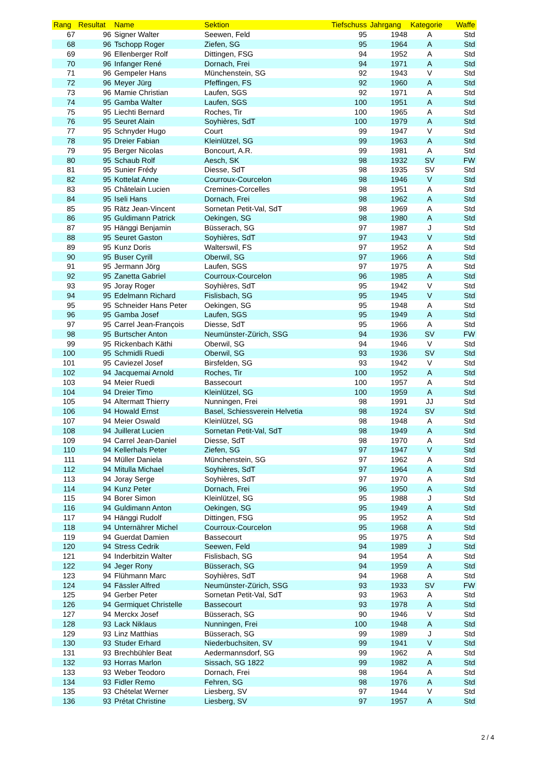| Rang | Resultat | Name | Sektion | Tiefschuss | Jahrgang | Kategorie | Waffe |
| --- | --- | --- | --- | --- | --- | --- | --- |
| 67 | 96 | Signer Walter | Seewen, Feld | 95 | 1948 | A | Std |
| 68 | 96 | Tschopp Roger | Ziefen, SG | 95 | 1964 | A | Std |
| 69 | 96 | Ellenberger Rolf | Dittingen, FSG | 94 | 1952 | A | Std |
| 70 | 96 | Infanger René | Dornach, Frei | 94 | 1971 | A | Std |
| 71 | 96 | Gempeler Hans | Münchenstein, SG | 92 | 1943 | V | Std |
| 72 | 96 | Meyer Jürg | Pfeffingen, FS | 92 | 1960 | A | Std |
| 73 | 96 | Mamie Christian | Laufen, SGS | 92 | 1971 | A | Std |
| 74 | 95 | Gamba Walter | Laufen, SGS | 100 | 1951 | A | Std |
| 75 | 95 | Liechti Bernard | Roches, Tir | 100 | 1965 | A | Std |
| 76 | 95 | Seuret Alain | Soyhières, SdT | 100 | 1979 | A | Std |
| 77 | 95 | Schnyder Hugo | Court | 99 | 1947 | V | Std |
| 78 | 95 | Dreier Fabian | Kleinlützel, SG | 99 | 1963 | A | Std |
| 79 | 95 | Berger Nicolas | Boncourt, A.R. | 99 | 1981 | A | Std |
| 80 | 95 | Schaub Rolf | Aesch, SK | 98 | 1932 | SV | FW |
| 81 | 95 | Sunier Frédy | Diesse, SdT | 98 | 1935 | SV | Std |
| 82 | 95 | Kottelat Anne | Courroux-Courcelon | 98 | 1946 | V | Std |
| 83 | 95 | Châtelain Lucien | Cremines-Corcelles | 98 | 1951 | A | Std |
| 84 | 95 | Iseli Hans | Dornach, Frei | 98 | 1962 | A | Std |
| 85 | 95 | Rätz Jean-Vincent | Sornetan Petit-Val, SdT | 98 | 1969 | A | Std |
| 86 | 95 | Guldimann Patrick | Oekingen, SG | 98 | 1980 | A | Std |
| 87 | 95 | Hänggi Benjamin | Büsserach, SG | 97 | 1987 | J | Std |
| 88 | 95 | Seuret Gaston | Soyhières, SdT | 97 | 1943 | V | Std |
| 89 | 95 | Kunz Doris | Walterswil, FS | 97 | 1952 | A | Std |
| 90 | 95 | Buser Cyrill | Oberwil, SG | 97 | 1966 | A | Std |
| 91 | 95 | Jermann Jörg | Laufen, SGS | 97 | 1975 | A | Std |
| 92 | 95 | Zanetta Gabriel | Courroux-Courcelon | 96 | 1985 | A | Std |
| 93 | 95 | Joray Roger | Soyhières, SdT | 95 | 1942 | V | Std |
| 94 | 95 | Edelmann Richard | Fislisbach, SG | 95 | 1945 | V | Std |
| 95 | 95 | Schneider Hans Peter | Oekingen, SG | 95 | 1948 | A | Std |
| 96 | 95 | Gamba Josef | Laufen, SGS | 95 | 1949 | A | Std |
| 97 | 95 | Carrel Jean-François | Diesse, SdT | 95 | 1966 | A | Std |
| 98 | 95 | Burtscher Anton | Neumünster-Zürich, SSG | 94 | 1936 | SV | FW |
| 99 | 95 | Rickenbach Käthi | Oberwil, SG | 94 | 1946 | V | Std |
| 100 | 95 | Schmidli Ruedi | Oberwil, SG | 93 | 1936 | SV | Std |
| 101 | 95 | Caviezel Josef | Birsfelden, SG | 93 | 1942 | V | Std |
| 102 | 94 | Jacquemai Arnold | Roches, Tir | 100 | 1952 | A | Std |
| 103 | 94 | Meier Ruedi | Bassecourt | 100 | 1957 | A | Std |
| 104 | 94 | Dreier Timo | Kleinlützel, SG | 100 | 1959 | A | Std |
| 105 | 94 | Altermatt Thierry | Nunningen, Frei | 98 | 1991 | JJ | Std |
| 106 | 94 | Howald Ernst | Basel, Schiessverein Helvetia | 98 | 1924 | SV | Std |
| 107 | 94 | Meier Oswald | Kleinlützel, SG | 98 | 1948 | A | Std |
| 108 | 94 | Juillerat Lucien | Sornetan Petit-Val, SdT | 98 | 1949 | A | Std |
| 109 | 94 | Carrel Jean-Daniel | Diesse, SdT | 98 | 1970 | A | Std |
| 110 | 94 | Kellerhals Peter | Ziefen, SG | 97 | 1947 | V | Std |
| 111 | 94 | Müller Daniela | Münchenstein, SG | 97 | 1962 | A | Std |
| 112 | 94 | Mitulla Michael | Soyhières, SdT | 97 | 1964 | A | Std |
| 113 | 94 | Joray Serge | Soyhières, SdT | 97 | 1970 | A | Std |
| 114 | 94 | Kunz Peter | Dornach, Frei | 96 | 1950 | A | Std |
| 115 | 94 | Borer Simon | Kleinlützel, SG | 95 | 1988 | J | Std |
| 116 | 94 | Guldimann Anton | Oekingen, SG | 95 | 1949 | A | Std |
| 117 | 94 | Hänggi Rudolf | Dittingen, FSG | 95 | 1952 | A | Std |
| 118 | 94 | Unternährer Michel | Courroux-Courcelon | 95 | 1968 | A | Std |
| 119 | 94 | Guerdat Damien | Bassecourt | 95 | 1975 | A | Std |
| 120 | 94 | Stress Cedrik | Seewen, Feld | 94 | 1989 | J | Std |
| 121 | 94 | Inderbitzin Walter | Fislisbach, SG | 94 | 1954 | A | Std |
| 122 | 94 | Jeger Rony | Büsserach, SG | 94 | 1959 | A | Std |
| 123 | 94 | Flühmann Marc | Soyhières, SdT | 94 | 1968 | A | Std |
| 124 | 94 | Fässler Alfred | Neumünster-Zürich, SSG | 93 | 1933 | SV | FW |
| 125 | 94 | Gerber Peter | Sornetan Petit-Val, SdT | 93 | 1963 | A | Std |
| 126 | 94 | Germiquet Christelle | Bassecourt | 93 | 1978 | A | Std |
| 127 | 94 | Merckx Josef | Büsserach, SG | 90 | 1946 | V | Std |
| 128 | 93 | Lack Niklaus | Nunningen, Frei | 100 | 1948 | A | Std |
| 129 | 93 | Linz Matthias | Büsserach, SG | 99 | 1989 | J | Std |
| 130 | 93 | Studer Erhard | Niederbuchsiten, SV | 99 | 1941 | V | Std |
| 131 | 93 | Brechbühler Beat | Aedermannsdorf, SG | 99 | 1962 | A | Std |
| 132 | 93 | Horras Marlon | Sissach, SG 1822 | 99 | 1982 | A | Std |
| 133 | 93 | Weber Teodoro | Dornach, Frei | 98 | 1964 | A | Std |
| 134 | 93 | Fidler Remo | Fehren, SG | 98 | 1976 | A | Std |
| 135 | 93 | Chételat Werner | Liesberg, SV | 97 | 1944 | V | Std |
| 136 | 93 | Prétat Christine | Liesberg, SV | 97 | 1957 | A | Std |
2 / 4